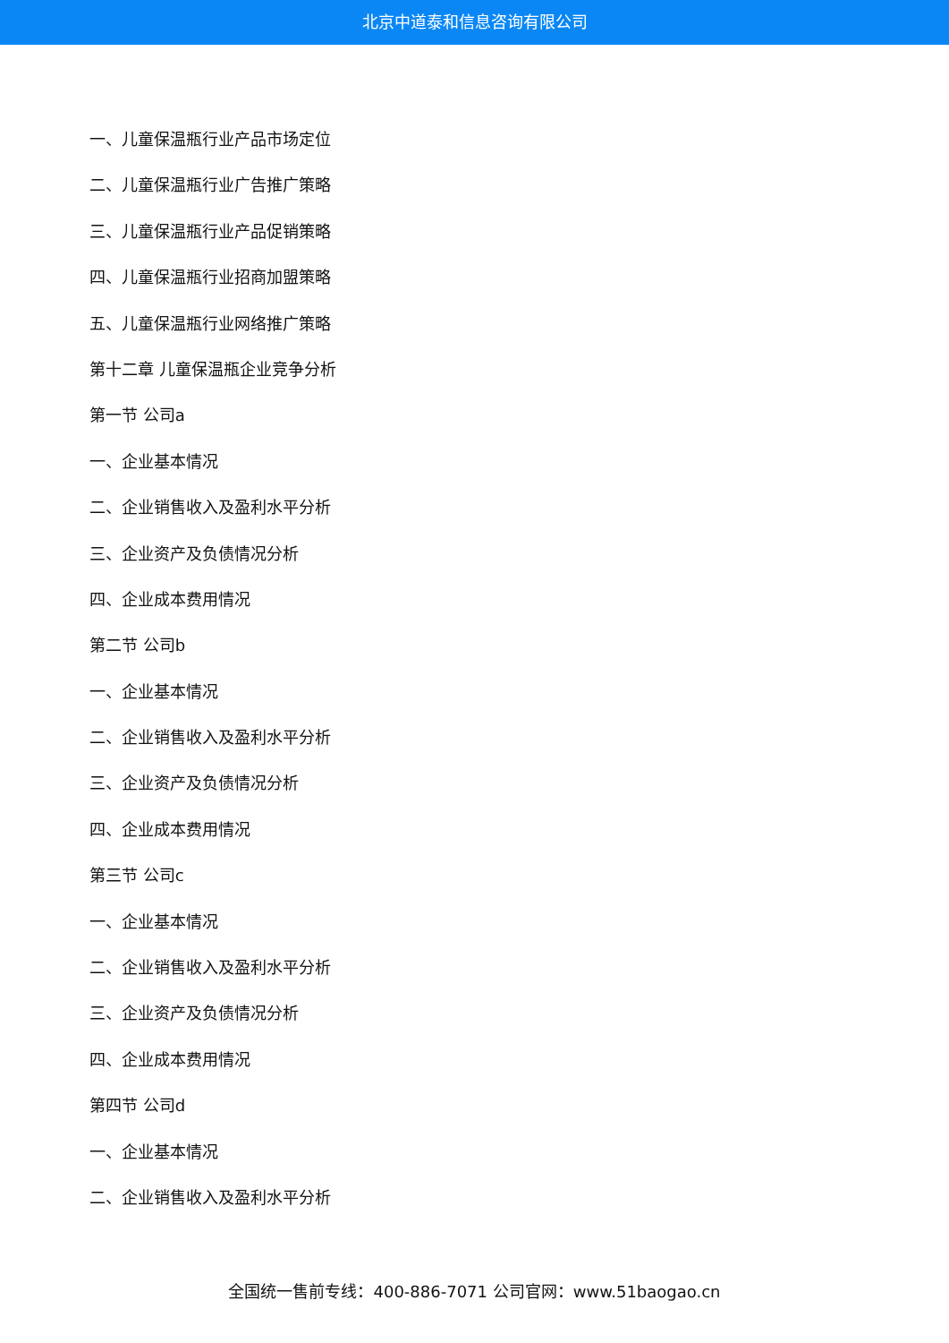北京中道泰和信息咨询有限公司
一、儿童保温瓶行业产品市场定位
二、儿童保温瓶行业广告推广策略
三、儿童保温瓶行业产品促销策略
四、儿童保温瓶行业招商加盟策略
五、儿童保温瓶行业网络推广策略
第十二章 儿童保温瓶企业竞争分析
第一节 公司a
一、企业基本情况
二、企业销售收入及盈利水平分析
三、企业资产及负债情况分析
四、企业成本费用情况
第二节 公司b
一、企业基本情况
二、企业销售收入及盈利水平分析
三、企业资产及负债情况分析
四、企业成本费用情况
第三节 公司c
一、企业基本情况
二、企业销售收入及盈利水平分析
三、企业资产及负债情况分析
四、企业成本费用情况
第四节 公司d
一、企业基本情况
二、企业销售收入及盈利水平分析
全国统一售前专线：400-886-7071 公司官网：www.51baogao.cn